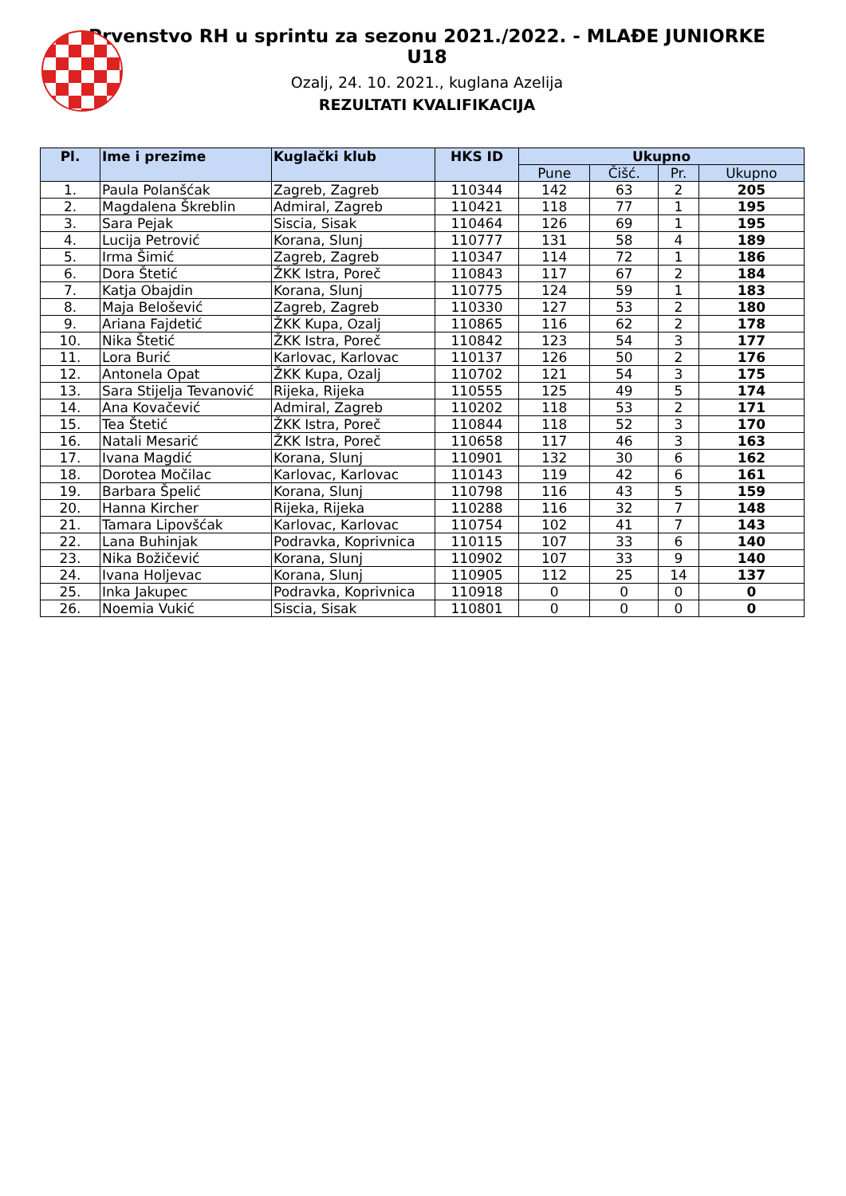Prvenstvo RH u sprintu za sezonu 2021./2022. - MLAĐE JUNIORKE U18
Ozalj, 24. 10. 2021., kuglana Azelija
REZULTATI KVALIFIKACIJA
| Pl. | Ime i prezime | Kuglački klub | HKS ID | Ukupno | | | |
| --- | --- | --- | --- | --- | --- | --- | --- |
| | | | | Pune | Čišć. | Pr. | Ukupno |
| 1. | Paula Polanšćak | Zagreb, Zagreb | 110344 | 142 | 63 | 2 | 205 |
| 2. | Magdalena Škreblin | Admiral, Zagreb | 110421 | 118 | 77 | 1 | 195 |
| 3. | Sara Pejak | Siscia, Sisak | 110464 | 126 | 69 | 1 | 195 |
| 4. | Lucija Petrović | Korana, Slunj | 110777 | 131 | 58 | 4 | 189 |
| 5. | Irma Šimić | Zagreb, Zagreb | 110347 | 114 | 72 | 1 | 186 |
| 6. | Dora Štetić | ŽKK Istra, Poreč | 110843 | 117 | 67 | 2 | 184 |
| 7. | Katja Obajdin | Korana, Slunj | 110775 | 124 | 59 | 1 | 183 |
| 8. | Maja Belošević | Zagreb, Zagreb | 110330 | 127 | 53 | 2 | 180 |
| 9. | Ariana Fajdetić | ŽKK Kupa, Ozalj | 110865 | 116 | 62 | 2 | 178 |
| 10. | Nika Štetić | ŽKK Istra, Poreč | 110842 | 123 | 54 | 3 | 177 |
| 11. | Lora Burić | Karlovac, Karlovac | 110137 | 126 | 50 | 2 | 176 |
| 12. | Antonela Opat | ŽKK Kupa, Ozalj | 110702 | 121 | 54 | 3 | 175 |
| 13. | Sara Stijelja Tevanović | Rijeka, Rijeka | 110555 | 125 | 49 | 5 | 174 |
| 14. | Ana Kovačević | Admiral, Zagreb | 110202 | 118 | 53 | 2 | 171 |
| 15. | Tea Štetić | ŽKK Istra, Poreč | 110844 | 118 | 52 | 3 | 170 |
| 16. | Natali Mesarić | ŽKK Istra, Poreč | 110658 | 117 | 46 | 3 | 163 |
| 17. | Ivana Magdić | Korana, Slunj | 110901 | 132 | 30 | 6 | 162 |
| 18. | Dorotea Močilac | Karlovac, Karlovac | 110143 | 119 | 42 | 6 | 161 |
| 19. | Barbara Špelić | Korana, Slunj | 110798 | 116 | 43 | 5 | 159 |
| 20. | Hanna Kircher | Rijeka, Rijeka | 110288 | 116 | 32 | 7 | 148 |
| 21. | Tamara Lipovšćak | Karlovac, Karlovac | 110754 | 102 | 41 | 7 | 143 |
| 22. | Lana Buhinjak | Podravka, Koprivnica | 110115 | 107 | 33 | 6 | 140 |
| 23. | Nika Božičević | Korana, Slunj | 110902 | 107 | 33 | 9 | 140 |
| 24. | Ivana Holjevac | Korana, Slunj | 110905 | 112 | 25 | 14 | 137 |
| 25. | Inka Jakupec | Podravka, Koprivnica | 110918 | 0 | 0 | 0 | 0 |
| 26. | Noemia Vukić | Siscia, Sisak | 110801 | 0 | 0 | 0 | 0 |